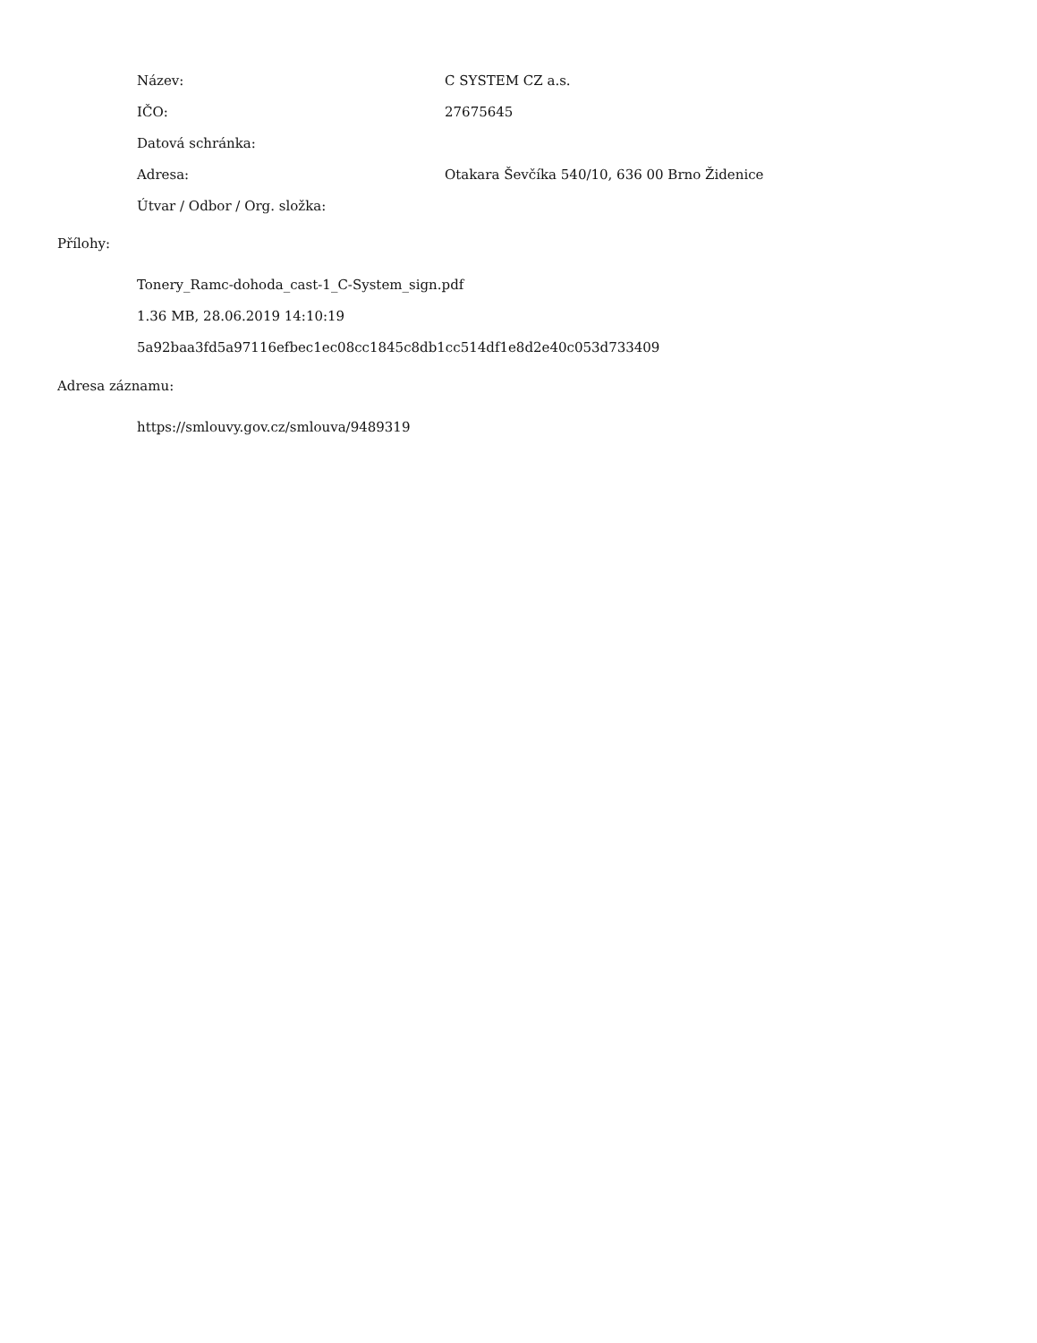| Název: | C SYSTEM CZ a.s. |
| IČO: | 27675645 |
| Datová schránka: | |
| Adresa: | Otakara Ševčíka 540/10, 636 00 Brno Židenice |
| Útvar / Odbor / Org. složka: | |
Přílohy:
Tonery_Ramc-dohoda_cast-1_C-System_sign.pdf
1.36 MB, 28.06.2019 14:10:19
5a92baa3fd5a97116efbec1ec08cc1845c8db1cc514df1e8d2e40c053d733409
Adresa záznamu:
https://smlouvy.gov.cz/smlouva/9489319